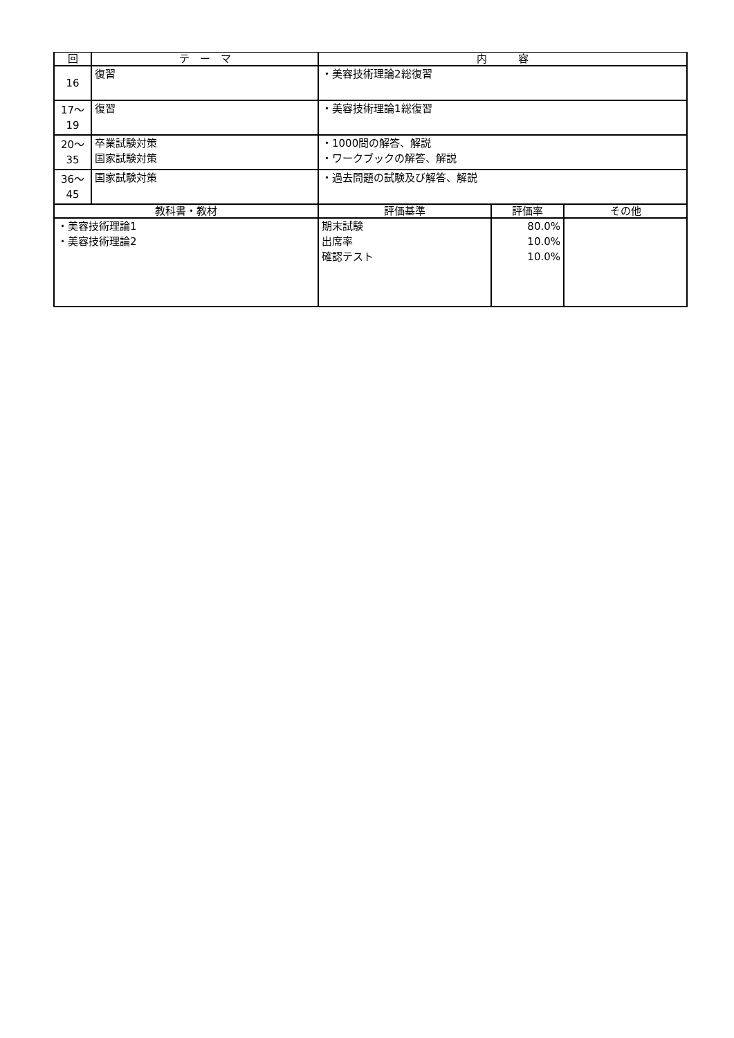| 回 | テ ー マ | 内 容 | | |
| --- | --- | --- | --- | --- |
| 16 | 復習 | ・美容技術理論2総復習 | | |
| 17〜 19 | 復習 | ・美容技術理論1総復習 | | |
| 20〜 35 | 卒業試験対策 国家試験対策 | ・1000問の解答、解説 ・ワークブックの解答、解説 | | |
| 36〜 45 | 国家試験対策 | ・過去問題の試験及び解答、解説 | | |
| 教科書・教材 | | 評価基準 | 評価率 | その他 |
| ・美容技術理論1 ・美容技術理論2 | | 期末試験 出席率 確認テスト | 80.0% 10.0% 10.0% | |